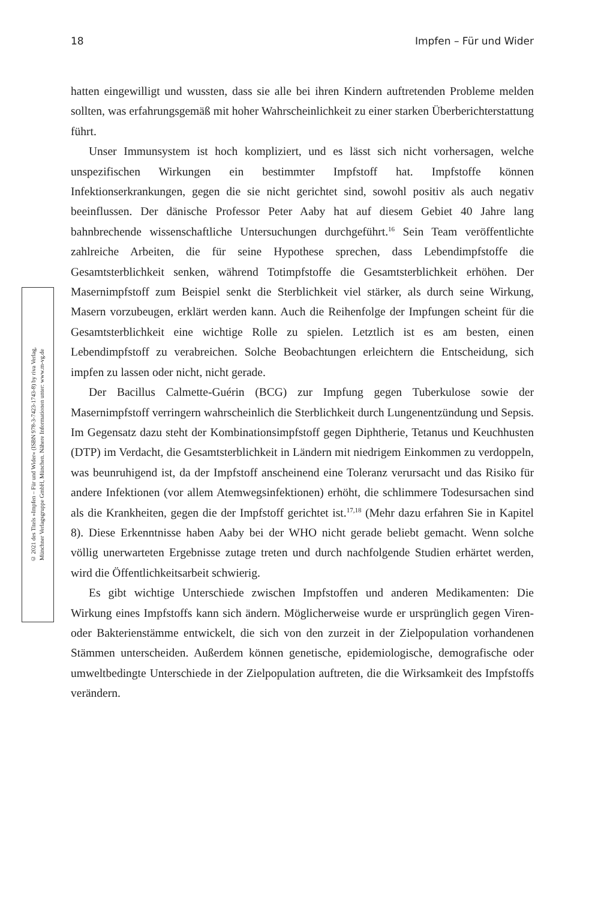18 Impfen – Für und Wider
hatten eingewilligt und wussten, dass sie alle bei ihren Kindern auftretenden Probleme melden sollten, was erfahrungsgemäß mit hoher Wahrscheinlichkeit zu einer starken Überberichterstattung führt.
Unser Immunsystem ist hoch kompliziert, und es lässt sich nicht vorhersagen, welche unspezifischen Wirkungen ein bestimmter Impfstoff hat. Impfstoffe können Infektionserkrankungen, gegen die sie nicht gerichtet sind, sowohl positiv als auch negativ beeinflussen. Der dänische Professor Peter Aaby hat auf diesem Gebiet 40 Jahre lang bahnbrechende wissenschaftliche Untersuchungen durchgeführt.<sup>16</sup> Sein Team veröffentlichte zahlreiche Arbeiten, die für seine Hypothese sprechen, dass Lebendimpfstoffe die Gesamtsterblichkeit senken, während Totimpfstoffe die Gesamtsterblichkeit erhöhen. Der Masernimpfstoff zum Beispiel senkt die Sterblichkeit viel stärker, als durch seine Wirkung, Masern vorzubeugen, erklärt werden kann. Auch die Reihenfolge der Impfungen scheint für die Gesamtsterblichkeit eine wichtige Rolle zu spielen. Letztlich ist es am besten, einen Lebendimpfstoff zu verabreichen. Solche Beobachtungen erleichtern die Entscheidung, sich impfen zu lassen oder nicht, nicht gerade.
Der Bacillus Calmette-Guérin (BCG) zur Impfung gegen Tuberkulose sowie der Masernimpfstoff verringern wahrscheinlich die Sterblichkeit durch Lungenentzündung und Sepsis. Im Gegensatz dazu steht der Kombinationsimpfstoff gegen Diphtherie, Tetanus und Keuchhusten (DTP) im Verdacht, die Gesamtsterblichkeit in Ländern mit niedrigem Einkommen zu verdoppeln, was beunruhigend ist, da der Impfstoff anscheinend eine Toleranz verursacht und das Risiko für andere Infektionen (vor allem Atemwegsinfektionen) erhöht, die schlimmere Todesursachen sind als die Krankheiten, gegen die der Impfstoff gerichtet ist.<sup>17,18</sup> (Mehr dazu erfahren Sie in Kapitel 8). Diese Erkenntnisse haben Aaby bei der WHO nicht gerade beliebt gemacht. Wenn solche völlig unerwarteten Ergebnisse zutage treten und durch nachfolgende Studien erhärtet werden, wird die Öffentlichkeitsarbeit schwierig.
Es gibt wichtige Unterschiede zwischen Impfstoffen und anderen Medikamenten: Die Wirkung eines Impfstoffs kann sich ändern. Möglicherweise wurde er ursprünglich gegen Viren- oder Bakterienstämme entwickelt, die sich von den zurzeit in der Zielpopulation vorhandenen Stämmen unterscheiden. Außerdem können genetische, epidemiologische, demografische oder umweltbedingte Unterschiede in der Zielpopulation auftreten, die die Wirksamkeit des Impfstoffs verändern.
© 2021 des Titels »Impfen – Für und Wider« (ISBN 978-3-7423-1743-8) by riva Verlag,
Münchner Verlagsgruppe GmbH, München. Nähere Informationen unter: www.m-vg.de